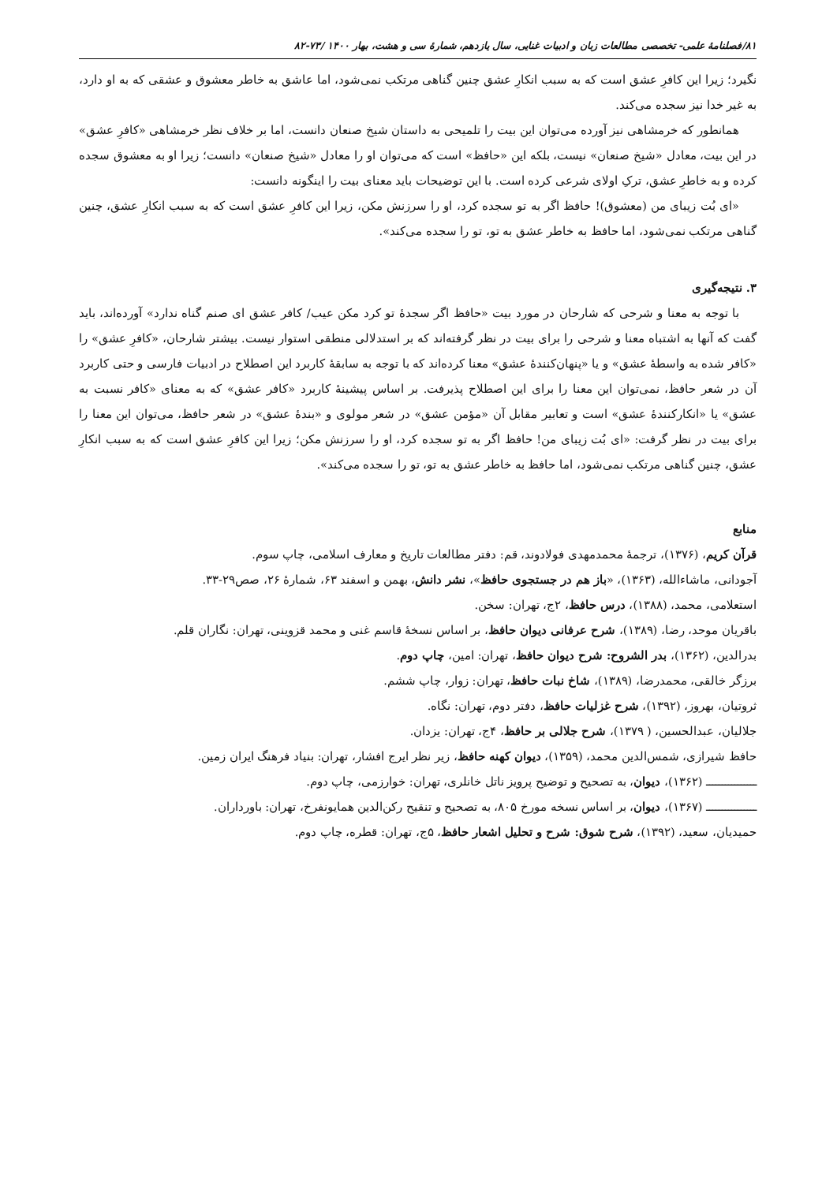۸۱/فصلنامهٔ علمی- تخصصی مطالعات زبان و ادبیات غنایی، سال یازدهم، شمارهٔ سی و هشت، بهار ۱۴۰۰ /۷۳-۸۲
نگیرد؛ زیرا این کافرِ عشق است که به سبب انکارِ عشق چنین گناهی مرتکب نمی‌شود، اما عاشق به خاطر معشوق و عشقی که به او دارد، به غیر خدا نیز سجده می‌کند.
همانطور که خرمشاهی نیز آورده می‌توان این بیت را تلمیحی به داستان شیخ صنعان دانست، اما بر خلاف نظر خرمشاهی «کافرِ عشق» در این بیت، معادل «شیخ صنعان» نیست، بلکه این «حافظ» است که می‌توان او را معادل «شیخ صنعان» دانست؛ زیرا او به معشوق سجده کرده و به خاطرِ عشق، ترکِ اولای شرعی کرده است. با این توضیحات باید معنای بیت را اینگونه دانست:
«ای بُت زیبای من (معشوق)! حافظ اگر به تو سجده کرد، او را سرزنش مکن، زیرا این کافرِ عشق است که به سبب انکارِ عشق، چنین گناهی مرتکب نمی‌شود، اما حافظ به خاطر عشق به تو، تو را سجده می‌کند».
۳. نتیجه‌گیری
با توجه به معنا و شرحی که شارحان در مورد بیت «حافظ اگر سجدهٔ تو کرد مکن عیب/ کافر عشق ای صنم گناه ندارد» آورده‌اند، باید گفت که آنها به اشتباه معنا و شرحی را برای بیت در نظر گرفته‌اند که بر استدلالی منطقی استوار نیست. بیشتر شارحان، «کافرِ عشق» را «کافر شده به واسطهٔ عشق» و یا «پنهان‌کنندهٔ عشق» معنا کرده‌اند که با توجه به سابقهٔ کاربرد این اصطلاح در ادبیات فارسی و حتی کاربرد آن در شعر حافظ، نمی‌توان این معنا را برای این اصطلاح پذیرفت. بر اساس پیشینهٔ کاربرد «کافر عشق» که به معنای «کافر نسبت به عشق» یا «انکارکنندهٔ عشق» است و تعابیر مقابل آن «مؤمن عشق» در شعر مولوی و «بندهٔ عشق» در شعر حافظ، می‌توان این معنا را برای بیت در نظر گرفت: «ای بُت زیبای من! حافظ اگر به تو سجده کرد، او را سرزنش مکن؛ زیرا این کافرِ عشق است که به سبب انکارِ عشق، چنین گناهی مرتکب نمی‌شود، اما حافظ به خاطر عشق به تو، تو را سجده می‌کند».
منابع
قرآن کریم، (۱۳۷۶)، ترجمهٔ محمدمهدی فولادوند، قم: دفتر مطالعات تاریخ و معارف اسلامی، چاپ سوم.
آجودانی، ماشاءالله، (۱۳۶۳)، «باز هم در جستجوی حافظ»، نشر دانش، بهمن و اسفند ۶۳، شمارهٔ ۲۶، صص۲۹-۳۳.
استعلامی، محمد، (۱۳۸۸)، درس حافظ، ۲ج، تهران: سخن.
باقریان موحد، رضا، (۱۳۸۹)، شرح عرفانی دیوان حافظ، بر اساس نسخهٔ قاسم غنی و محمد قزوینی، تهران: نگاران قلم.
بدرالدین، (۱۳۶۲)، بدر الشروح: شرح دیوان حافظ، تهران: امین، چاپ دوم.
برزگر خالقی، محمدرضا، (۱۳۸۹)، شاخ نبات حافظ، تهران: زوار، چاپ ششم.
ثروتیان، بهروز، (۱۳۹۲)، شرح غزلیات حافظ، دفتر دوم، تهران: نگاه.
جلالیان، عبدالحسین، ( ۱۳۷۹)، شرح جلالی بر حافظ، ۴ج، تهران: یزدان.
حافظ شیرازی، شمس‌الدین محمد، (۱۳۵۹)، دیوان کهنه حافظ، زیر نظر ایرج افشار، تهران: بنیاد فرهنگ ایران زمین.
ــــــــــــــــ (۱۳۶۲)، دیوان، به تصحیح و توضیح پرویز ناتل خانلری، تهران: خوارزمی، چاپ دوم.
ــــــــــــــــ (۱۳۶۷)، دیوان، بر اساس نسخه مورخ ۸۰۵، به تصحیح و تنقیح رکن‌الدین همایونفرخ، تهران: باورداران.
حمیدیان، سعید، (۱۳۹۲)، شرح شوق: شرح و تحلیل اشعار حافظ، ۵ج، تهران: قطره، چاپ دوم.